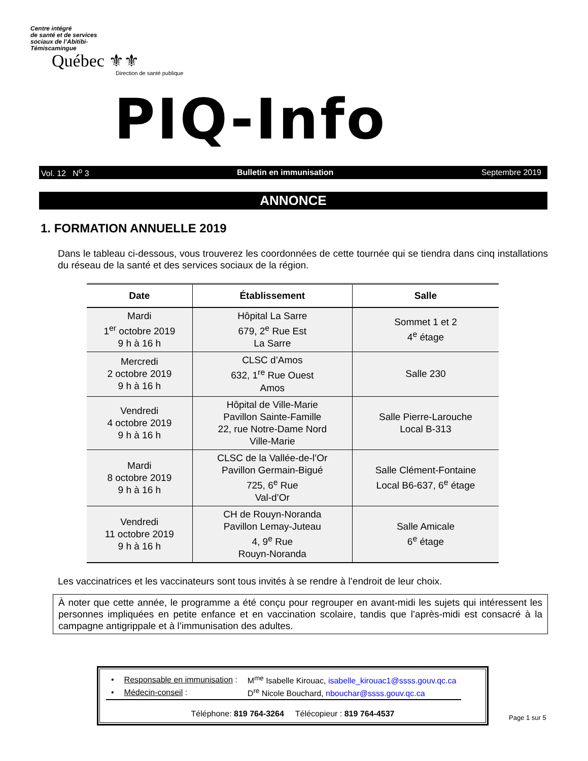Centre intégré
de santé et de services
sociaux de l’Abitibi-
Témiscamingue
Québec ⚜⚜
Direction de santé publique
PIQ-Info
Vol. 12 N<sup>o</sup> 3 Bulletin en immunisation Septembre 2019
ANNONCE
1. FORMATION ANNUELLE 2019
Dans le tableau ci-dessous, vous trouverez les coordonnées de cette tournée qui se tiendra dans cinq installations du réseau de la santé et des services sociaux de la région.
| Date | Établissement | Salle |
| --- | --- | --- |
| Mardi 1<sup>er</sup> octobre 2019 9 h à 16 h | Hôpital La Sarre 679, 2<sup>e</sup> Rue Est La Sarre | Sommet 1 et 2 4<sup>e</sup> étage |
| Mercredi 2 octobre 2019 9 h à 16 h | CLSC d’Amos 632, 1<sup>re</sup> Rue Ouest Amos | Salle 230 |
| Vendredi 4 octobre 2019 9 h à 16 h | Hôpital de Ville-Marie Pavillon Sainte-Famille 22, rue Notre-Dame Nord Ville-Marie | Salle Pierre-Larouche Local B-313 |
| Mardi 8 octobre 2019 9 h à 16 h | CLSC de la Vallée-de-l’Or Pavillon Germain-Bigué 725, 6<sup>e</sup> Rue Val-d’Or | Salle Clément-Fontaine Local B6-637, 6<sup>e</sup> étage |
| Vendredi 11 octobre 2019 9 h à 16 h | CH de Rouyn-Noranda Pavillon Lemay-Juteau 4, 9<sup>e</sup> Rue Rouyn-Noranda | Salle Amicale 6<sup>e</sup> étage |
Les vaccinatrices et les vaccinateurs sont tous invités à se rendre à l’endroit de leur choix.
À noter que cette année, le programme a été conçu pour regrouper en avant-midi les sujets qui intéressent les personnes impliquées en petite enfance et en vaccination scolaire, tandis que l’après-midi est consacré à la campagne antigrippale et à l’immunisation des adultes.
| • | Responsable en immunisation : | M<sup>me</sup> Isabelle Kirouac, isabelle_kirouac1@ssss.gouv.qc.ca |
| • | Médecin-conseil : | D<sup>re</sup> Nicole Bouchard, nbouchar@ssss.gouv.qc.ca |
Téléphone: 819 764-3264 Télécopieur : 819 764-4537
Page 1 sur 5